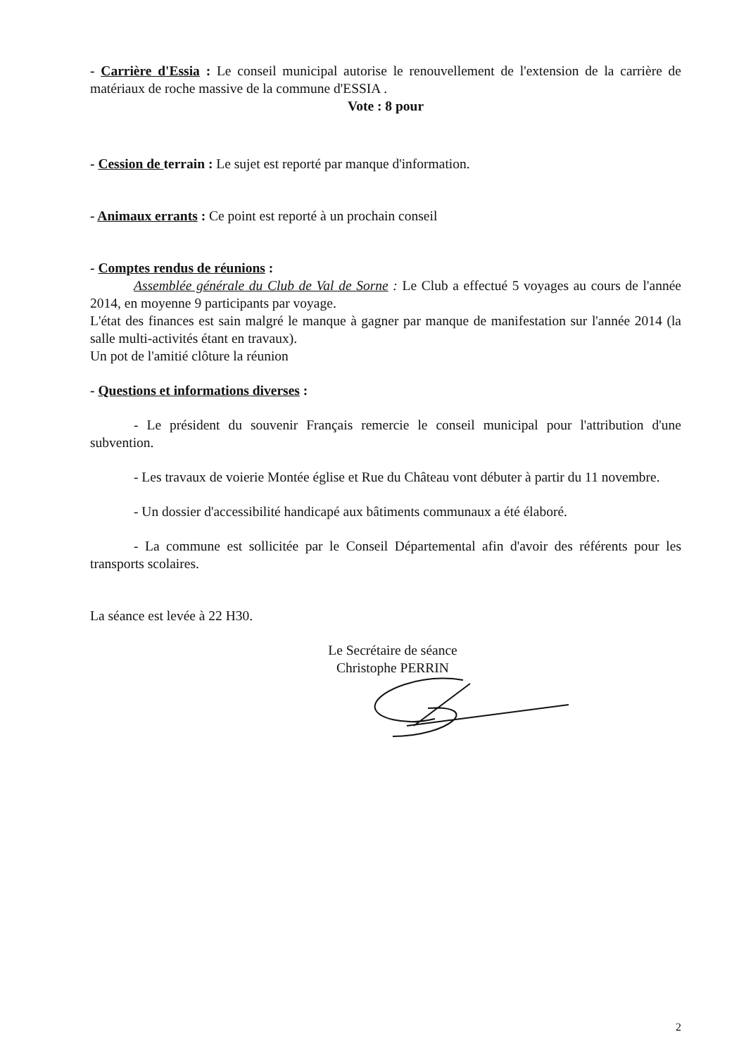- Carrière d'Essia : Le conseil municipal autorise le renouvellement de l'extension de la carrière de matériaux de roche massive de la commune d'ESSIA .
Vote : 8 pour
- Cession de terrain : Le sujet est reporté par manque d'information.
- Animaux errants : Ce point est reporté à un prochain conseil
- Comptes rendus de réunions :
Assemblée générale du Club de Val de Sorne : Le Club a effectué 5 voyages au cours de l'année 2014, en moyenne 9 participants par voyage.
L'état des finances est sain malgré le manque à gagner par manque de manifestation sur l'année 2014 (la salle multi-activités étant en travaux).
Un pot de l'amitié clôture la réunion
- Questions et informations diverses :
- Le président du souvenir Français remercie le conseil municipal pour l'attribution d'une subvention.
- Les travaux de voierie Montée église et Rue du Château vont débuter à partir du 11 novembre.
- Un dossier d'accessibilité handicapé aux bâtiments communaux a été élaboré.
- La commune est sollicitée par le Conseil Départemental afin d'avoir des référents pour les transports scolaires.
La séance est levée à 22 H30.
Le Secrétaire de séance
Christophe PERRIN
2